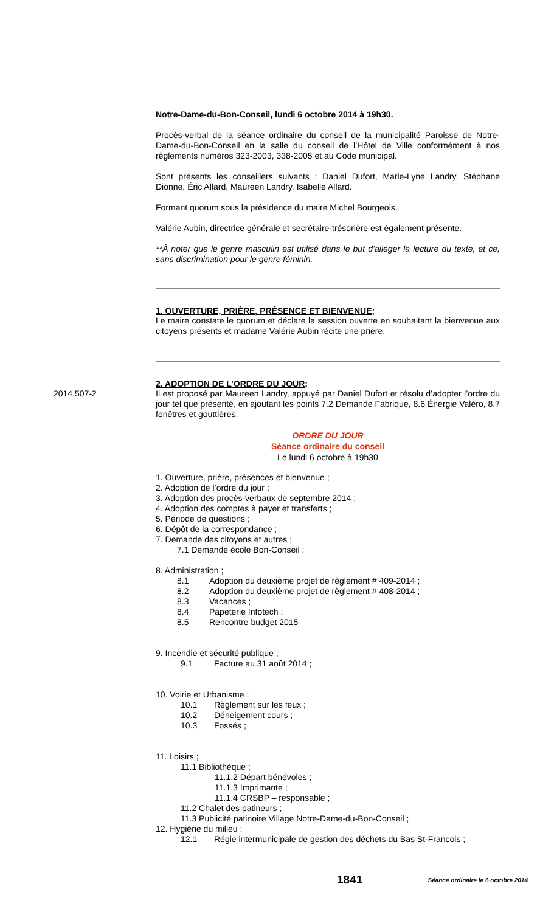Notre-Dame-du-Bon-Conseil, lundi 6 octobre 2014 à 19h30.
Procès-verbal de la séance ordinaire du conseil de la municipalité Paroisse de Notre-Dame-du-Bon-Conseil en la salle du conseil de l’Hôtel de Ville conformément à nos règlements numéros 323-2003, 338-2005 et au Code municipal.
Sont présents les conseillers suivants : Daniel Dufort, Marie-Lyne Landry, Stéphane Dionne, Éric Allard, Maureen Landry, Isabelle Allard.
Formant quorum sous la présidence du maire Michel Bourgeois.
Valérie Aubin, directrice générale et secrétaire-trésorière est également présente.
**À noter que le genre masculin est utilisé dans le but d’alléger la lecture du texte, et ce, sans discrimination pour le genre féminin.
1. OUVERTURE, PRIÈRE, PRÉSENCE ET BIENVENUE;
Le maire constate le quorum et déclare la session ouverte en souhaitant la bienvenue aux citoyens présents et madame Valérie Aubin récite une prière.
2. ADOPTION DE L’ORDRE DU JOUR;
2014.507-2
Il est proposé par Maureen Landry, appuyé par Daniel Dufort et résolu d’adopter l’ordre du jour tel que présenté, en ajoutant les points 7.2 Demande Fabrique, 8.6 Énergie Valéro, 8.7 fenêtres et gouttières.
ORDRE DU JOUR
Séance ordinaire du conseil
Le lundi 6 octobre à 19h30
1. Ouverture, prière, présences et bienvenue ;
2. Adoption de l’ordre du jour ;
3. Adoption des procès-verbaux de septembre 2014 ;
4. Adoption des comptes à payer et transferts ;
5. Période de questions ;
6. Dépôt de la correspondance ;
7. Demande des citoyens et autres ;
7.1 Demande école Bon-Conseil ;
8. Administration ;
8.1 Adoption du deuxième projet de règlement # 409-2014 ;
8.2 Adoption du deuxième projet de règlement # 408-2014 ;
8.3 Vacances ;
8.4 Papeterie Infotech ;
8.5 Rencontre budget 2015
9. Incendie et sécurité publique ;
9.1 Facture au 31 août 2014 ;
10. Voirie et Urbanisme ;
10.1 Règlement sur les feux ;
10.2 Déneigement cours ;
10.3 Fossés ;
11. Loisirs ;
11.1 Bibliothèque ;
11.1.2 Départ bénévoles ;
11.1.3 Imprimante ;
11.1.4 CRSBP – responsable ;
11.2 Chalet des patineurs ;
11.3 Publicité patinoire Village Notre-Dame-du-Bon-Conseil ;
12. Hygiène du milieu ;
12.1 Régie intermunicipale de gestion des déchets du Bas St-Francois ;
1841 Séance ordinaire le 6 octobre 2014